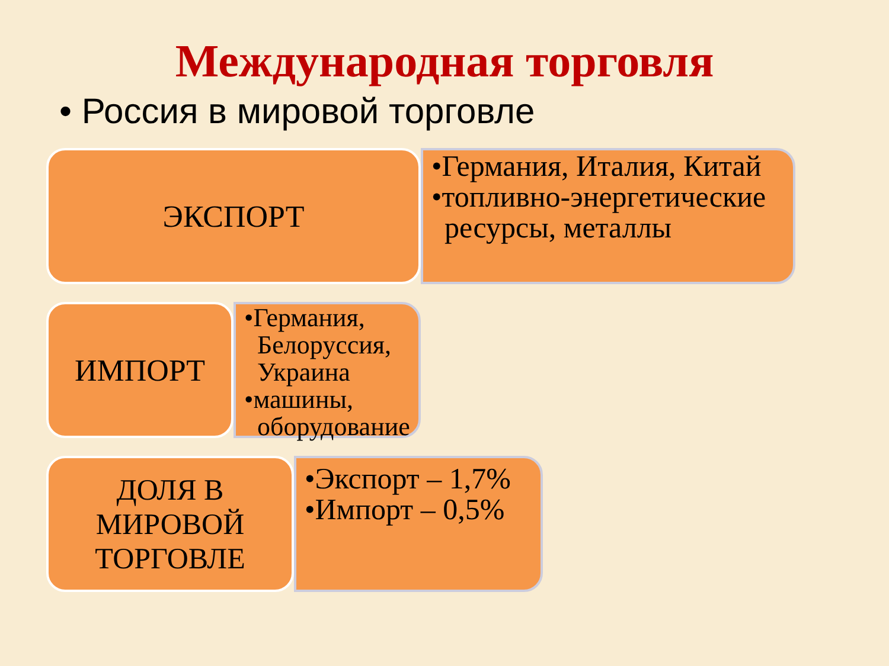Международная торговля
• Россия в мировой торговле
ЭКСПОРТ
•Германия, Италия, Китай
•топливно-энергетические ресурсы, металлы
ИМПОРТ
•Германия, Белоруссия, Украина
•машины, оборудование
ДОЛЯ В МИРОВОЙ ТОРГОВЛЕ
•Экспорт – 1,7%
•Импорт – 0,5%